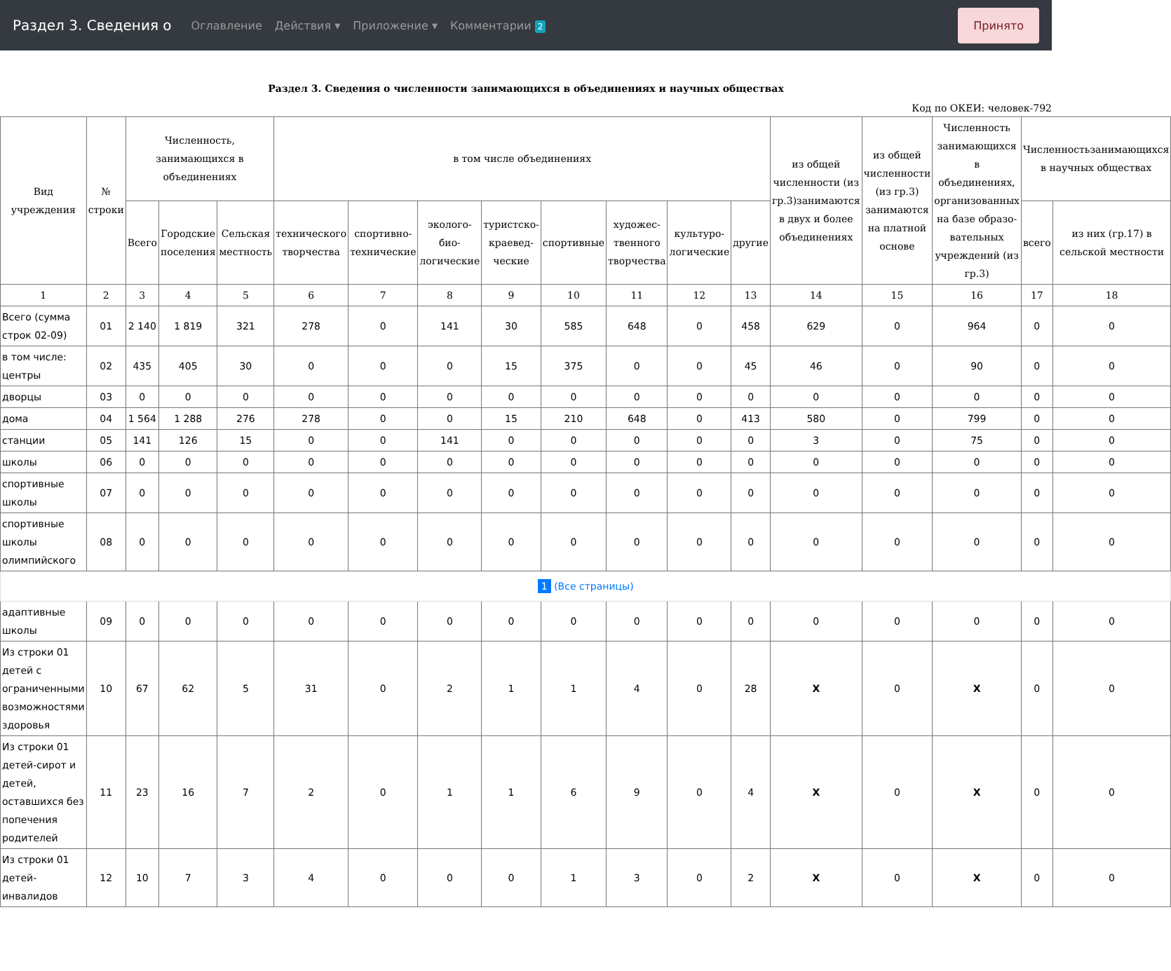Раздел 3. Сведения о Оглавление Действия ▾ Приложение ▾ Комментарии 2 Принято
Раздел 3. Сведения о численности занимающихся в объединениях и научных обществах
Код по ОКЕИ: человек-792
| Вид учреждения | № строки | Численность, занимающихся в объединениях | | | в том числе объединениях | | | | | | | | из общей численности (из гр.3)занимаются в двух и более объединениях | из общей численности (из гр.3) занимаются на платной основе | Численность занимающихся в объединениях, организованных на базе образо-вательных учреждений (из гр.3) | Численностьзанимающихся в научных обществах | |
| --- | --- | --- | --- | --- | --- | --- | --- | --- | --- | --- | --- | --- | --- | --- | --- | --- | --- |
| | | Всего | Городские поселения | Сельская местность | технического творчества | спортивно-технические | эколого-био-логические | туристско-краевед-ческие | спортивные | художес-твенного творчества | культуро-логические | другие | | | | всего | из них (гр.17) в сельской местности |
| 1 | 2 | 3 | 4 | 5 | 6 | 7 | 8 | 9 | 10 | 11 | 12 | 13 | 14 | 15 | 16 | 17 | 18 |
| Всего (сумма строк 02-09) | 01 | 2 140 | 1 819 | 321 | 278 | 0 | 141 | 30 | 585 | 648 | 0 | 458 | 629 | 0 | 964 | 0 | 0 |
| в том числе: центры | 02 | 435 | 405 | 30 | 0 | 0 | 0 | 15 | 375 | 0 | 0 | 45 | 46 | 0 | 90 | 0 | 0 |
| дворцы | 03 | 0 | 0 | 0 | 0 | 0 | 0 | 0 | 0 | 0 | 0 | 0 | 0 | 0 | 0 | 0 | 0 |
| дома | 04 | 1 564 | 1 288 | 276 | 278 | 0 | 0 | 15 | 210 | 648 | 0 | 413 | 580 | 0 | 799 | 0 | 0 |
| станции | 05 | 141 | 126 | 15 | 0 | 0 | 141 | 0 | 0 | 0 | 0 | 0 | 3 | 0 | 75 | 0 | 0 |
| школы | 06 | 0 | 0 | 0 | 0 | 0 | 0 | 0 | 0 | 0 | 0 | 0 | 0 | 0 | 0 | 0 | 0 |
| спортивные школы | 07 | 0 | 0 | 0 | 0 | 0 | 0 | 0 | 0 | 0 | 0 | 0 | 0 | 0 | 0 | 0 | 0 |
| спортивные школы олимпийского | 08 | 0 | 0 | 0 | 0 | 0 | 0 | 0 | 0 | 0 | 0 | 0 | 0 | 0 | 0 | 0 | 0 |
| 1 (Все страницы) | | | | | | | | | | | | | | | | | |
| адаптивные школы | 09 | 0 | 0 | 0 | 0 | 0 | 0 | 0 | 0 | 0 | 0 | 0 | 0 | 0 | 0 | 0 | 0 |
| Из строки 01 детей с ограниченными возможностями здоровья | 10 | 67 | 62 | 5 | 31 | 0 | 2 | 1 | 1 | 4 | 0 | 28 | X | 0 | X | 0 | 0 |
| Из строки 01 детей-сирот и детей, оставшихся без попечения родителей | 11 | 23 | 16 | 7 | 2 | 0 | 1 | 1 | 6 | 9 | 0 | 4 | X | 0 | X | 0 | 0 |
| Из строки 01 детей-инвалидов | 12 | 10 | 7 | 3 | 4 | 0 | 0 | 0 | 1 | 3 | 0 | 2 | X | 0 | X | 0 | 0 |